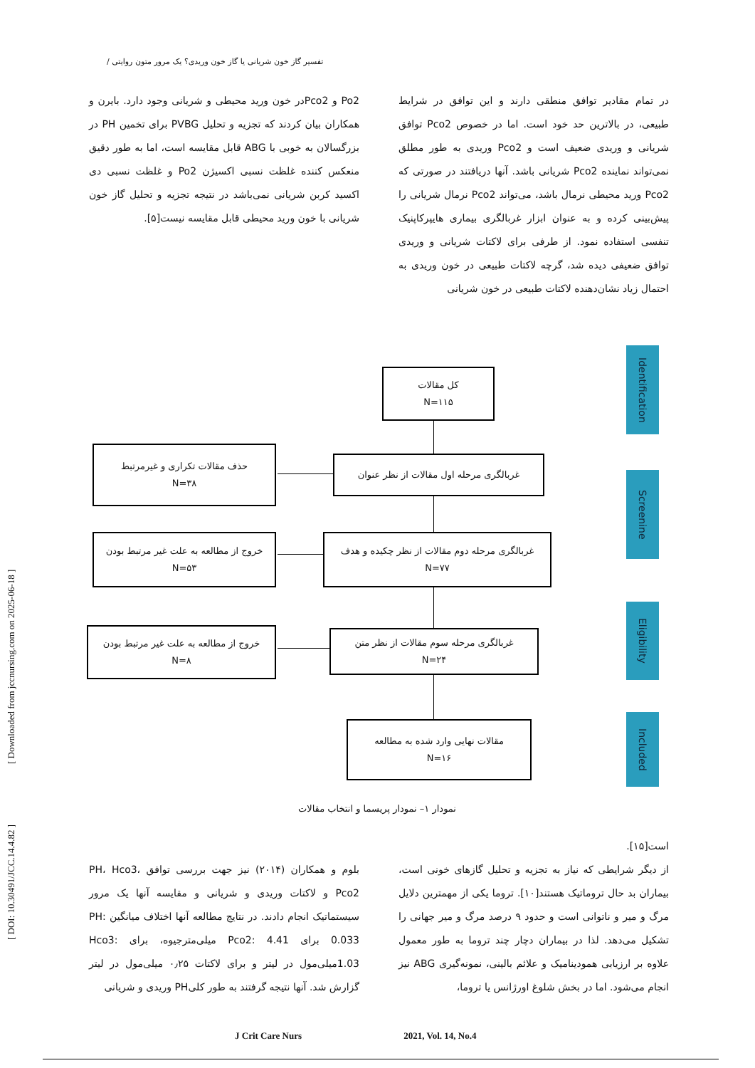تفسیر گاز خون شریانی یا گاز خون وریدی؟ یک مرور متون روایتی /
Po2 و Pco2در خون ورید محیطی و شریانی وجود دارد. بایرن و همکاران بیان کردند که تجزیه و تحلیل PVBG برای تخمین PH در بزرگسالان به خوبی با ABG قابل مقایسه است، اما به طور دقیق منعکس کننده غلظت نسبی اکسیژن Po2 و غلظت نسبی دی اکسید کربن شریانی نمی‌باشد در نتیجه تجزیه و تحلیل گاز خون شریانی با خون ورید محیطی قابل مقایسه نیست[۵].
در تمام مقادیر توافق منطقی دارند و این توافق در شرایط طبیعی، در بالاترین حد خود است. اما در خصوص Pco2 توافق شریانی و وریدی ضعیف است و Pco2 وریدی به طور مطلق نمی‌تواند نماینده Pco2 شریانی باشد. آنها دریافتند در صورتی که Pco2 ورید محیطی نرمال باشد، می‌تواند Pco2 نرمال شریانی را پیش‌بینی کرده و به عنوان ابزار غربالگری بیماری هایپرکاپنیک تنفسی استفاده نمود. از طرفی برای لاکتات شریانی و وریدی توافق ضعیفی دیده شد، گرچه لاکتات طبیعی در خون وریدی به احتمال زیاد نشان‌دهنده لاکتات طبیعی در خون شریانی
کل مقالات
N=۱۱۵
غربالگری مرحله اول مقالات از نظر عنوان
حذف مقالات تکراری و غیرمرتبط
N=۳۸
غربالگری مرحله دوم مقالات از نظر چکیده و هدف
N=۷۷
خروج از مطالعه به علت غیر مرتبط بودن
N=۵۳
غربالگری مرحله سوم مقالات از نظر متن
N=۲۴
خروج از مطالعه به علت غیر مرتبط بودن
N=۸
مقالات نهایی وارد شده به مطالعه
N=۱۶
Identification
Screenine
Eligibility
Included
نمودار ۱– نمودار پریسما و انتخاب مقالات
بلوم و همکاران (۲۰۱۴) نیز جهت بررسی توافق PH، Hco3، Pco2 و لاکتات وریدی و شریانی و مقایسه آنها یک مرور سیستماتیک انجام دادند. در نتایج مطالعه آنها اختلاف میانگین PH: 0.033 برای Pco2: 4.41 میلی‌مترجیوه، برای Hco3: 1.03میلی‌مول در لیتر و برای لاکتات ۰٫۲۵ میلی‌مول در لیتر گزارش شد. آنها نتیجه گرفتند به طور کلیPH وریدی و شریانی
است[۱۵].
از دیگر شرایطی که نیاز به تجزیه و تحلیل گازهای خونی است، بیماران بد حال تروماتیک هستند[۱۰]. تروما یکی از مهمترین دلایل مرگ و میر و ناتوانی است و حدود ۹ درصد مرگ و میر جهانی را تشکیل می‌دهد. لذا در بیماران دچار چند تروما به طور معمول علاوه بر ارزیابی همودینامیک و علائم بالینی، نمونه‌گیری ABG نیز انجام می‌شود. اما در بخش شلوغ اورژانس یا تروما،
[ DOI: 10.30491/JCC.14.4.82 ] [ Downloaded from jccnursing.com on 2025-06-18 ]
J Crit Care Nurs 2021, Vol. 14, No.4